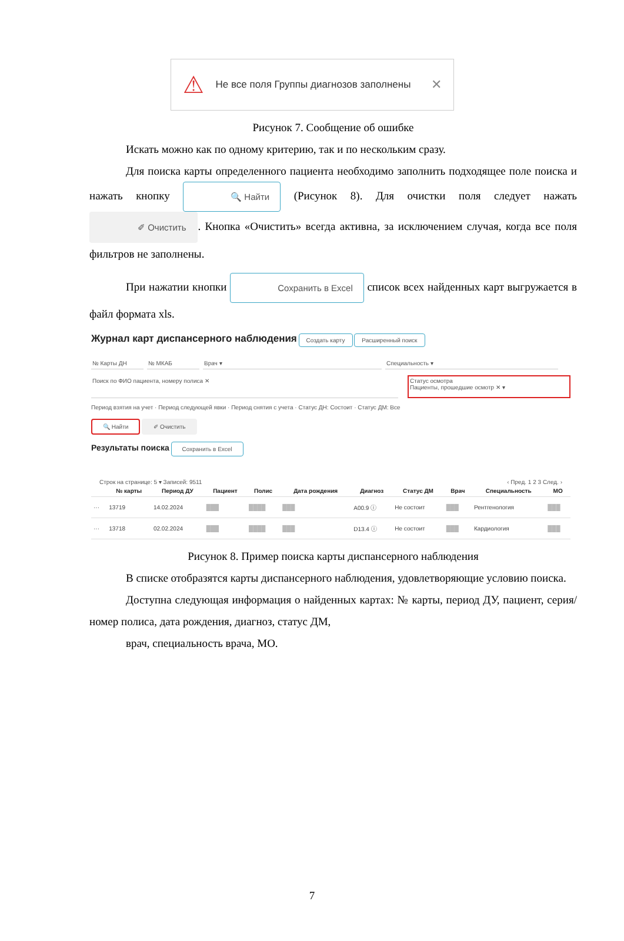⚠ Не все поля Группы диагнозов заполнены ✕
Рисунок 7. Сообщение об ошибке
Искать можно как по одному критерию, так и по нескольким сразу.
Для поиска карты определенного пациента необходимо заполнить подходящее поле поиска и нажать кнопку 🔍 Найти (Рисунок 8). Для очистки поля следует нажать ✐ Очистить. Кнопка «Очистить» всегда активна, за исключением случая, когда все поля фильтров не заполнены.
При нажатии кнопки Сохранить в Excel список всех найденных карт выгружается в файл формата xls.
Журнал карт диспансерного наблюдения Создать карту Расширенный поиск
№ Карты ДН № МКАБ Врач ▾ Специальность ▾
Поиск по ФИО пациента, номеру полиса ✕ Статус осмотра
Пациенты, прошедшие осмотр ✕ ▾
Период взятия на учет · Период следующей явки · Период снятия с учета · Статус ДН: Состоит · Статус ДМ: Все
🔍 Найти ✐ Очистить
Результаты поиска Сохранить в Excel
Строк на странице: 5 ▾ Записей: 9511 ‹ Пред. 1 2 3 След. ›
| | № карты | Период ДУ | Пациент | Полис | Дата рождения | Диагноз | Статус ДМ | Врач | Специальность | МО |
| --- | --- | --- | --- | --- | --- | --- | --- | --- | --- | --- |
| ··· | 13719 | 14.02.2024 | ███ | ████ | ███ | A00.9 ⓘ | Не состоит | ███ | Рентгенология | ███ |
| ··· | 13718 | 02.02.2024 | ███ | ████ | ███ | D13.4 ⓘ | Не состоит | ███ | Кардиология | ███ |
Рисунок 8. Пример поиска карты диспансерного наблюдения
В списке отобразятся карты диспансерного наблюдения, удовлетворяющие условию поиска.
Доступна следующая информация о найденных картах: № карты, период ДУ, пациент, серия/номер полиса, дата рождения, диагноз, статус ДМ,
врач, специальность врача, МО.
7